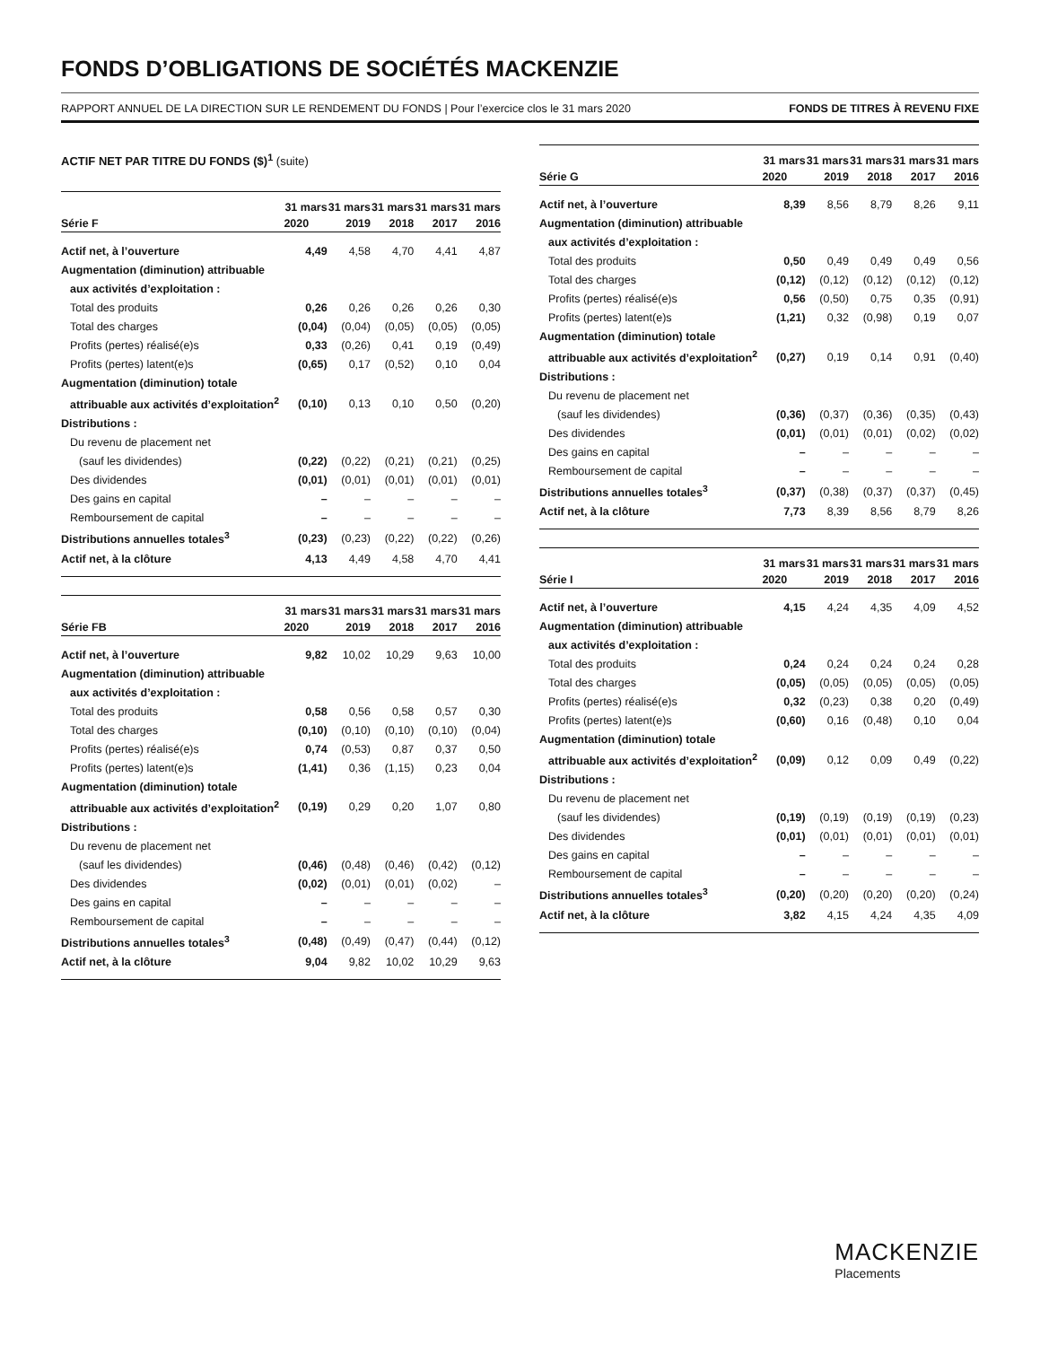FONDS D’OBLIGATIONS DE SOCIÉTÉS MACKENZIE
RAPPORT ANNUEL DE LA DIRECTION SUR LE RENDEMENT DU FONDS | Pour l’exercice clos le 31 mars 2020 FONDS DE TITRES À REVENU FIXE
ACTIF NET PAR TITRE DU FONDS ($)<sup>1</sup> (suite)
| Série F | 31 mars | 31 mars | 31 mars | 31 mars | 31 mars |
| --- | --- | --- | --- | --- | --- |
| | 2020 | 2019 | 2018 | 2017 | 2016 |
| Actif net, à l’ouverture | 4,49 | 4,58 | 4,70 | 4,41 | 4,87 |
| Augmentation (diminution) attribuable | | | | | |
| aux activités d’exploitation : | | | | | |
| Total des produits | 0,26 | 0,26 | 0,26 | 0,26 | 0,30 |
| Total des charges | (0,04) | (0,04) | (0,05) | (0,05) | (0,05) |
| Profits (pertes) réalisé(e)s | 0,33 | (0,26) | 0,41 | 0,19 | (0,49) |
| Profits (pertes) latent(e)s | (0,65) | 0,17 | (0,52) | 0,10 | 0,04 |
| Augmentation (diminution) totale | | | | | |
| attribuable aux activités d’exploitation<sup>2</sup> | (0,10) | 0,13 | 0,10 | 0,50 | (0,20) |
| Distributions : | | | | | |
| Du revenu de placement net | | | | | |
| (sauf les dividendes) | (0,22) | (0,22) | (0,21) | (0,21) | (0,25) |
| Des dividendes | (0,01) | (0,01) | (0,01) | (0,01) | (0,01) |
| Des gains en capital | – | – | – | – | – |
| Remboursement de capital | – | – | – | – | – |
| Distributions annuelles totales<sup>3</sup> | (0,23) | (0,23) | (0,22) | (0,22) | (0,26) |
| Actif net, à la clôture | 4,13 | 4,49 | 4,58 | 4,70 | 4,41 |
| Série FB | 31 mars | 31 mars | 31 mars | 31 mars | 31 mars |
| --- | --- | --- | --- | --- | --- |
| | 2020 | 2019 | 2018 | 2017 | 2016 |
| Actif net, à l’ouverture | 9,82 | 10,02 | 10,29 | 9,63 | 10,00 |
| Augmentation (diminution) attribuable | | | | | |
| aux activités d’exploitation : | | | | | |
| Total des produits | 0,58 | 0,56 | 0,58 | 0,57 | 0,30 |
| Total des charges | (0,10) | (0,10) | (0,10) | (0,10) | (0,04) |
| Profits (pertes) réalisé(e)s | 0,74 | (0,53) | 0,87 | 0,37 | 0,50 |
| Profits (pertes) latent(e)s | (1,41) | 0,36 | (1,15) | 0,23 | 0,04 |
| Augmentation (diminution) totale | | | | | |
| attribuable aux activités d’exploitation<sup>2</sup> | (0,19) | 0,29 | 0,20 | 1,07 | 0,80 |
| Distributions : | | | | | |
| Du revenu de placement net | | | | | |
| (sauf les dividendes) | (0,46) | (0,48) | (0,46) | (0,42) | (0,12) |
| Des dividendes | (0,02) | (0,01) | (0,01) | (0,02) | – |
| Des gains en capital | – | – | – | – | – |
| Remboursement de capital | – | – | – | – | – |
| Distributions annuelles totales<sup>3</sup> | (0,48) | (0,49) | (0,47) | (0,44) | (0,12) |
| Actif net, à la clôture | 9,04 | 9,82 | 10,02 | 10,29 | 9,63 |
| Série G | 31 mars | 31 mars | 31 mars | 31 mars | 31 mars |
| --- | --- | --- | --- | --- | --- |
| | 2020 | 2019 | 2018 | 2017 | 2016 |
| Actif net, à l’ouverture | 8,39 | 8,56 | 8,79 | 8,26 | 9,11 |
| Augmentation (diminution) attribuable | | | | | |
| aux activités d’exploitation : | | | | | |
| Total des produits | 0,50 | 0,49 | 0,49 | 0,49 | 0,56 |
| Total des charges | (0,12) | (0,12) | (0,12) | (0,12) | (0,12) |
| Profits (pertes) réalisé(e)s | 0,56 | (0,50) | 0,75 | 0,35 | (0,91) |
| Profits (pertes) latent(e)s | (1,21) | 0,32 | (0,98) | 0,19 | 0,07 |
| Augmentation (diminution) totale | | | | | |
| attribuable aux activités d’exploitation<sup>2</sup> | (0,27) | 0,19 | 0,14 | 0,91 | (0,40) |
| Distributions : | | | | | |
| Du revenu de placement net | | | | | |
| (sauf les dividendes) | (0,36) | (0,37) | (0,36) | (0,35) | (0,43) |
| Des dividendes | (0,01) | (0,01) | (0,01) | (0,02) | (0,02) |
| Des gains en capital | – | – | – | – | – |
| Remboursement de capital | – | – | – | – | – |
| Distributions annuelles totales<sup>3</sup> | (0,37) | (0,38) | (0,37) | (0,37) | (0,45) |
| Actif net, à la clôture | 7,73 | 8,39 | 8,56 | 8,79 | 8,26 |
| Série I | 31 mars | 31 mars | 31 mars | 31 mars | 31 mars |
| --- | --- | --- | --- | --- | --- |
| | 2020 | 2019 | 2018 | 2017 | 2016 |
| Actif net, à l’ouverture | 4,15 | 4,24 | 4,35 | 4,09 | 4,52 |
| Augmentation (diminution) attribuable | | | | | |
| aux activités d’exploitation : | | | | | |
| Total des produits | 0,24 | 0,24 | 0,24 | 0,24 | 0,28 |
| Total des charges | (0,05) | (0,05) | (0,05) | (0,05) | (0,05) |
| Profits (pertes) réalisé(e)s | 0,32 | (0,23) | 0,38 | 0,20 | (0,49) |
| Profits (pertes) latent(e)s | (0,60) | 0,16 | (0,48) | 0,10 | 0,04 |
| Augmentation (diminution) totale | | | | | |
| attribuable aux activités d’exploitation<sup>2</sup> | (0,09) | 0,12 | 0,09 | 0,49 | (0,22) |
| Distributions : | | | | | |
| Du revenu de placement net | | | | | |
| (sauf les dividendes) | (0,19) | (0,19) | (0,19) | (0,19) | (0,23) |
| Des dividendes | (0,01) | (0,01) | (0,01) | (0,01) | (0,01) |
| Des gains en capital | – | – | – | – | – |
| Remboursement de capital | – | – | – | – | – |
| Distributions annuelles totales<sup>3</sup> | (0,20) | (0,20) | (0,20) | (0,20) | (0,24) |
| Actif net, à la clôture | 3,82 | 4,15 | 4,24 | 4,35 | 4,09 |
MACKENZIE
Placements